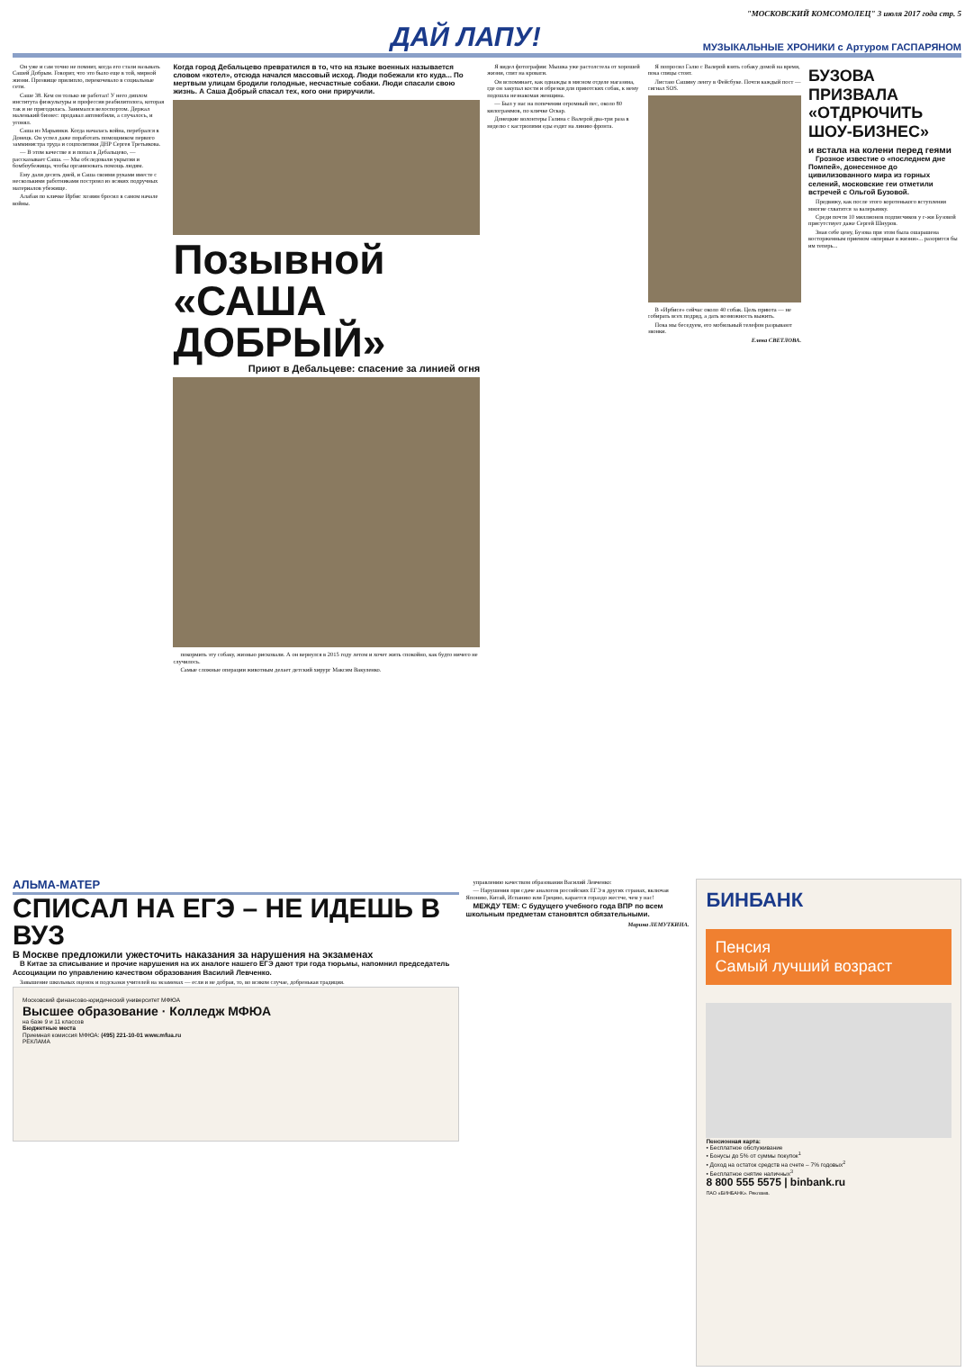"МОСКОВСКИЙ КОМСОМОЛЕЦ" 3 июля 2017 года стр. 5
ДАЙ ЛАПУ!
МУЗЫКАЛЬНЫЕ ХРОНИКИ с Артуром ГАСПАРЯНОМ
Он уже и сам точно не помнит, когда его стали называть Сашей Добрым. Говорит, что это было еще в той, мирной жизни. Прозвище прилипло, перекочевало в социальные сети.
Саше 38. Кем он только не работал! У него диплом института физкультуры и профессия реабилитолога, которая так и не пригодилась. Занимался велоспортом. Держал маленький бизнес: продавал автомобили, а случалось, и угонял.
Саша из Марьинки. Когда началась война, перебрался в Донецк. Он успел даже поработать помощником первого замминистра труда и соцполитики ДНР Сергея Третьякова.
— В этом качестве я и попал в Дебальцево, — рассказывает Саша. — Мы обследовали укрытия и бомбоубежища, чтобы организовать помощь людям.
Ему дали десять дней, и Саша своими руками вместе с несколькими работниками построил из всяких подручных материалов убежище.
Алабая по кличке Ирбис хозяин бросил в самом начале войны.
Когда город Дебальцево превратился в то, что на языке военных называется словом «котел», отсюда начался массовый исход. Люди побежали кто куда... По мертвым улицам бродили голодные, несчастные собаки. Люди спасали свою жизнь. А Саша Добрый спасал тех, кого они приручили.
Позывной «САША ДОБРЫЙ»
Приют в Дебальцеве: спасение за линией огня
покормить эту собаку, жизнью рисковали. А он вернулся в 2015 году летом и хочет жить спокойно, как будто ничего не случилось.
Самые сложные операции животным делает детский хирург Максим Вакуленко.
Я видел фотографии: Мышка уже растолстела от хорошей жизни, спит на кровати.
Он вспоминает, как однажды в мясном отделе магазина, где он закупал кости и обрезки для приютских собак, к нему подошла незнакомая женщина.
— Был у нас на попечении огромный пес, около 80 килограммов, по кличке Оскар.
Донецкие волонтеры Галина с Валерой два-три раза в неделю с кастрюлями еды ездят на линию фронта.
Я попросил Галю с Валерой взять собаку домой на время, пока спицы стоят.
Листаю Сашину ленту в Фейсбуке. Почти каждый пост — сигнал SOS.
В «Ирбисе» сейчас около 40 собак. Цель приюта — не собирать всех подряд, а дать возможность выжить.
Пока мы беседуем, его мобильный телефон разрывают звонки.
Елена СВЕТЛОВА.
БУЗОВА ПРИЗВАЛА «ОТДРЮЧИТЬ ШОУ-БИЗНЕС»
и встала на колени перед геями
Грозное известие о «последнем дне Помпей», донесенное до цивилизованного мира из горных селений, московские геи отметили встречей с Ольгой Бузовой.
Предвижу, как после этого коротенького вступления многие схватятся за валерьянку.
Среди почти 10 миллионов подписчиков у г-жи Бузовой присутствует даже Сергей Шнуров.
Зная себе цену, Бузова при этом была ошарашена восторженным приемом «впервые в жизни»... разорится бы им теперь...
АЛЬМА-МАТЕР
СПИСАЛ НА ЕГЭ – НЕ ИДЕШЬ В ВУЗ
В Москве предложили ужесточить наказания за нарушения на экзаменах
В Китае за списывание и прочие нарушения на их аналоге нашего ЕГЭ дают три года тюрьмы, напомнил председатель Ассоциации по управлению качеством образования Василий Левченко.
Завышение школьных оценок и подсказки учителей на экзаменах — если и не добрая, то, во всяком случае, добренькая традиция.
Московский финансово-юридический университет МФЮА
Высшее образование · Колледж МФЮА
на базе 9 и 11 классов
Бюджетные места
Приемная комиссия МФЮА: (495) 221-10-01 www.mfua.ru
РЕКЛАМА
управлению качеством образования Василий Левченко:
— Нарушения при сдаче аналогов российских ЕГЭ в других странах, включая Японию, Китай, Испанию или Грецию, карается гораздо жестче, чем у нас!
МЕЖДУ ТЕМ: С будущего учебного года ВПР по всем школьным предметам становятся обязательными.
Марина ЛЕМУТКИНА.
БИНБАНК
Пенсия
Самый лучший возраст
Пенсионная карта:
• Бесплатное обслуживание
• Бонусы до 5% от суммы покупок<sup>1</sup>
• Доход на остаток средств на счете – 7% годовых<sup>2</sup>
• Бесплатное снятие наличных<sup>3</sup>
8 800 555 5575 | binbank.ru
ПАО «БИНБАНК». Реклама.